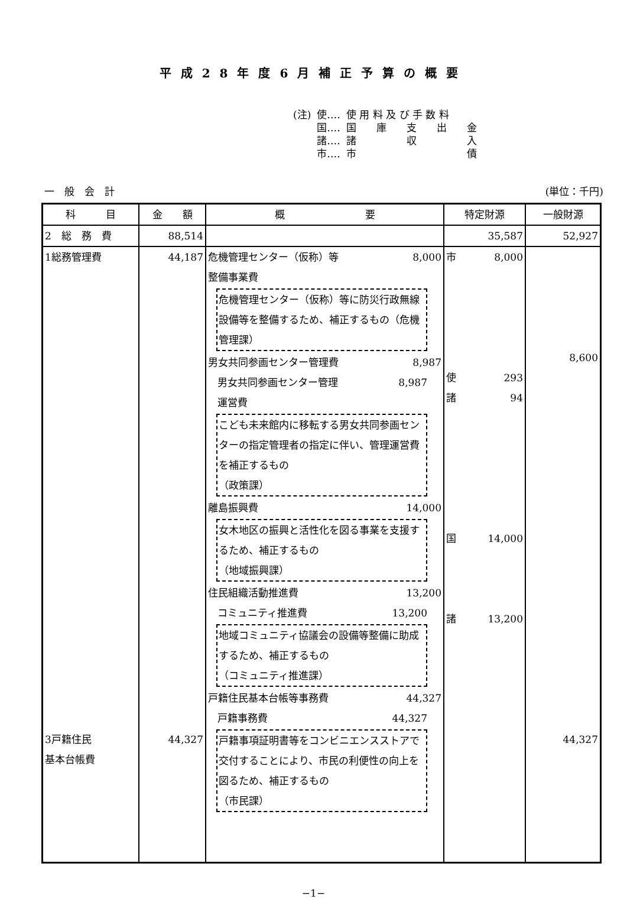平成28年度6月補正予算の概要
| (注) | 使‥‥ | 使 用 料 及 び 手 数 料 |
| | 国‥‥ | 国 庫 支 出 金 |
| | 諸‥‥ | 諸 収 入 |
| | 市‥‥ | 市 債 |
一　般　会　計 (単位：千円)
| 科 目 | 金 額 | 概 要 | 特定財源 | 一般財源 |
| --- | --- | --- | --- | --- |
| 2 総 務 費 | 88,514 | | 35,587 | 52,927 |
| 1総務管理費 3戸籍住民 基本台帳費 | 44,187 44,327 | 危機管理センター（仮称）等 8,000 整備事業費 危機管理センター（仮称）等に防災行政無線設備等を整備するため、補正するもの（危機管理課） 男女共同参画センター管理費 8,987 男女共同参画センター管理 8,987 運営費 こども未来館内に移転する男女共同参画センターの指定管理者の指定に伴い、管理運営費を補正するもの （政策課） 離島振興費 14,000 女木地区の振興と活性化を図る事業を支援するため、補正するもの （地域振興課） 住民組織活動推進費 13,200 コミュニティ推進費 13,200 地域コミュニティ協議会の設備等整備に助成するため、補正するもの （コミュニティ推進課） 戸籍住民基本台帳等事務費 44,327 戸籍事務費 44,327 戸籍事項証明書等をコンビニエンスストアで交付することにより、市民の利便性の向上を図るため、補正するもの （市民課） | 市 8,000 使 293 諸 94 国 14,000 諸 13,200 | 8,600 44,327 |
−1−